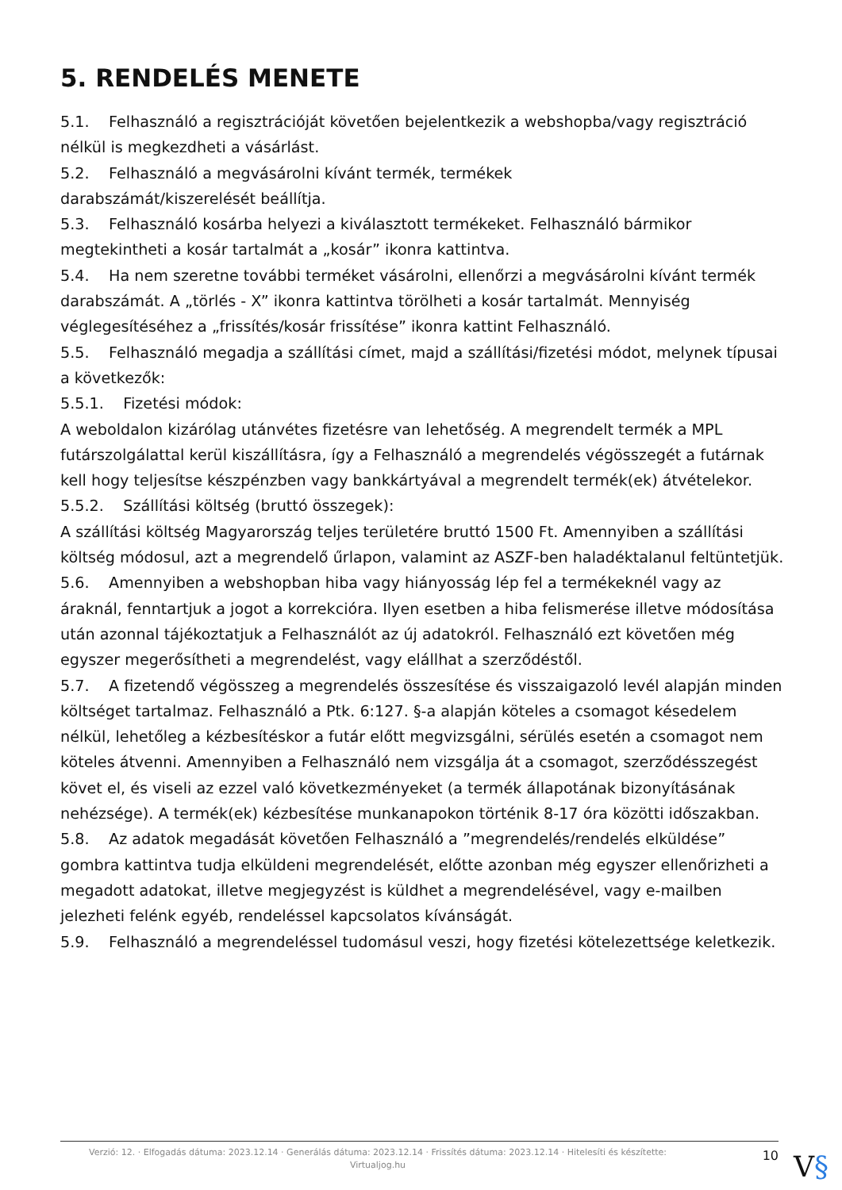5. RENDELÉS MENETE
5.1. Felhasználó a regisztrációját követően bejelentkezik a webshopba/vagy regisztráció nélkül is megkezdheti a vásárlást.
5.2. Felhasználó a megvásárolni kívánt termék, termékek
darabszámát/kiszerelését beállítja.
5.3. Felhasználó kosárba helyezi a kiválasztott termékeket. Felhasználó bármikor megtekintheti a kosár tartalmát a „kosár” ikonra kattintva.
5.4. Ha nem szeretne további terméket vásárolni, ellenőrzi a megvásárolni kívánt termék darabszámát. A „törlés - X” ikonra kattintva törölheti a kosár tartalmát. Mennyiség véglegesítéséhez a „frissítés/kosár frissítése” ikonra kattint Felhasználó.
5.5. Felhasználó megadja a szállítási címet, majd a szállítási/fizetési módot, melynek típusai a következők:
5.5.1. Fizetési módok:
A weboldalon kizárólag utánvétes fizetésre van lehetőség. A megrendelt termék a MPL futárszolgálattal kerül kiszállításra, így a Felhasználó a megrendelés végösszegét a futárnak kell hogy teljesítse készpénzben vagy bankkártyával a megrendelt termék(ek) átvételekor.
5.5.2. Szállítási költség (bruttó összegek):
A szállítási költség Magyarország teljes területére bruttó 1500 Ft. Amennyiben a szállítási költség módosul, azt a megrendelő űrlapon, valamint az ASZF-ben haladéktalanul feltüntetjük.
5.6. Amennyiben a webshopban hiba vagy hiányosság lép fel a termékeknél vagy az áraknál, fenntartjuk a jogot a korrekcióra. Ilyen esetben a hiba felismerése illetve módosítása után azonnal tájékoztatjuk a Felhasználót az új adatokról. Felhasználó ezt követően még egyszer megerősítheti a megrendelést, vagy elállhat a szerződéstől.
5.7. A fizetendő végösszeg a megrendelés összesítése és visszaigazoló levél alapján minden költséget tartalmaz. Felhasználó a Ptk. 6:127. §-a alapján köteles a csomagot késedelem nélkül, lehetőleg a kézbesítéskor a futár előtt megvizsgálni, sérülés esetén a csomagot nem köteles átvenni. Amennyiben a Felhasználó nem vizsgálja át a csomagot, szerződésszegést követ el, és viseli az ezzel való következményeket (a termék állapotának bizonyításának nehézsége). A termék(ek) kézbesítése munkanapokon történik 8-17 óra közötti időszakban.
5.8. Az adatok megadását követően Felhasználó a ”megrendelés/rendelés elküldése” gombra kattintva tudja elküldeni megrendelését, előtte azonban még egyszer ellenőrizheti a megadott adatokat, illetve megjegyzést is küldhet a megrendelésével, vagy e-mailben jelezheti felénk egyéb, rendeléssel kapcsolatos kívánságát.
5.9. Felhasználó a megrendeléssel tudomásul veszi, hogy fizetési kötelezettsége keletkezik.
Verzió: 12. · Elfogadás dátuma: 2023.12.14 · Generálás dátuma: 2023.12.14 · Frissítés dátuma: 2023.12.14 · Hitelesíti és készítette: Virtualjog.hu
10
V§